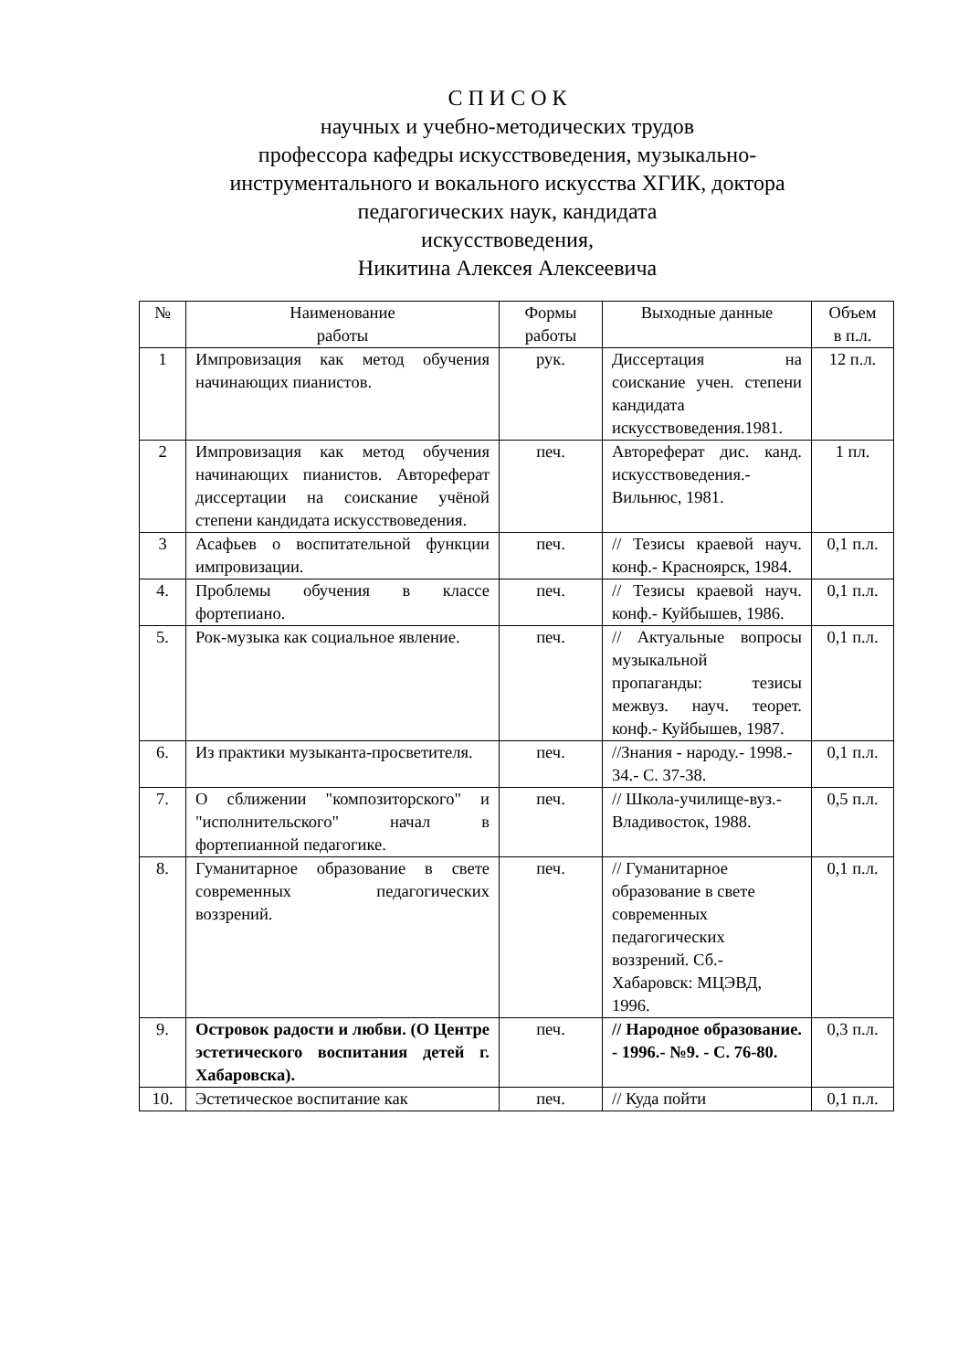С П И С О К
научных и учебно-методических трудов
профессора кафедры искусствоведения, музыкально-
инструментального и вокального искусства ХГИК, доктора
педагогических наук, кандидата
искусствоведения,
Никитина Алексея Алексеевича
| № | Наименование работы | Формы работы | Выходные данные | Объем в п.л. |
| --- | --- | --- | --- | --- |
| 1 | Импровизация как метод обучения начинающих пианистов. | рук. | Диссертация на соискание учен. степени кандидата искусствоведения.1981. | 12 п.л. |
| 2 | Импровизация как метод обучения начинающих пианистов. Автореферат диссертации на соискание учёной степени кандидата искусствоведения. | печ. | Автореферат дис. канд. искусствоведения.- Вильнюс, 1981. | 1 пл. |
| 3 | Асафьев о воспитательной функции импровизации. | печ. | // Тезисы краевой науч. конф.- Красноярск, 1984. | 0,1 п.л. |
| 4. | Проблемы обучения в классе фортепиано. | печ. | // Тезисы краевой науч. конф.- Куйбышев, 1986. | 0,1 п.л. |
| 5. | Рок-музыка как социальное явление. | печ. | // Актуальные вопросы музыкальной пропаганды: тезисы межвуз. науч. теорет. конф.- Куйбышев, 1987. | 0,1 п.л. |
| 6. | Из практики музыканта-просветителя. | печ. | //Знания - народу.- 1998.- 34.- С. 37-38. | 0,1 п.л. |
| 7. | О сближении "композиторского" и "исполнительского" начал в фортепианной педагогике. | печ. | // Школа-училище-вуз.- Владивосток, 1988. | 0,5 п.л. |
| 8. | Гуманитарное образование в свете современных педагогических воззрений. | печ. | // Гуманитарное образование в свете современных педагогических воззрений. Сб.- Хабаровск: МЦЭВД, 1996. | 0,1 п.л. |
| 9. | Островок радости и любви. (О Центре эстетического воспитания детей г. Хабаровска). | печ. | // Народное образование. - 1996.- №9. - С. 76-80. | 0,3 п.л. |
| 10. | Эстетическое воспитание как | печ. | // Куда пойти | 0,1 п.л. |